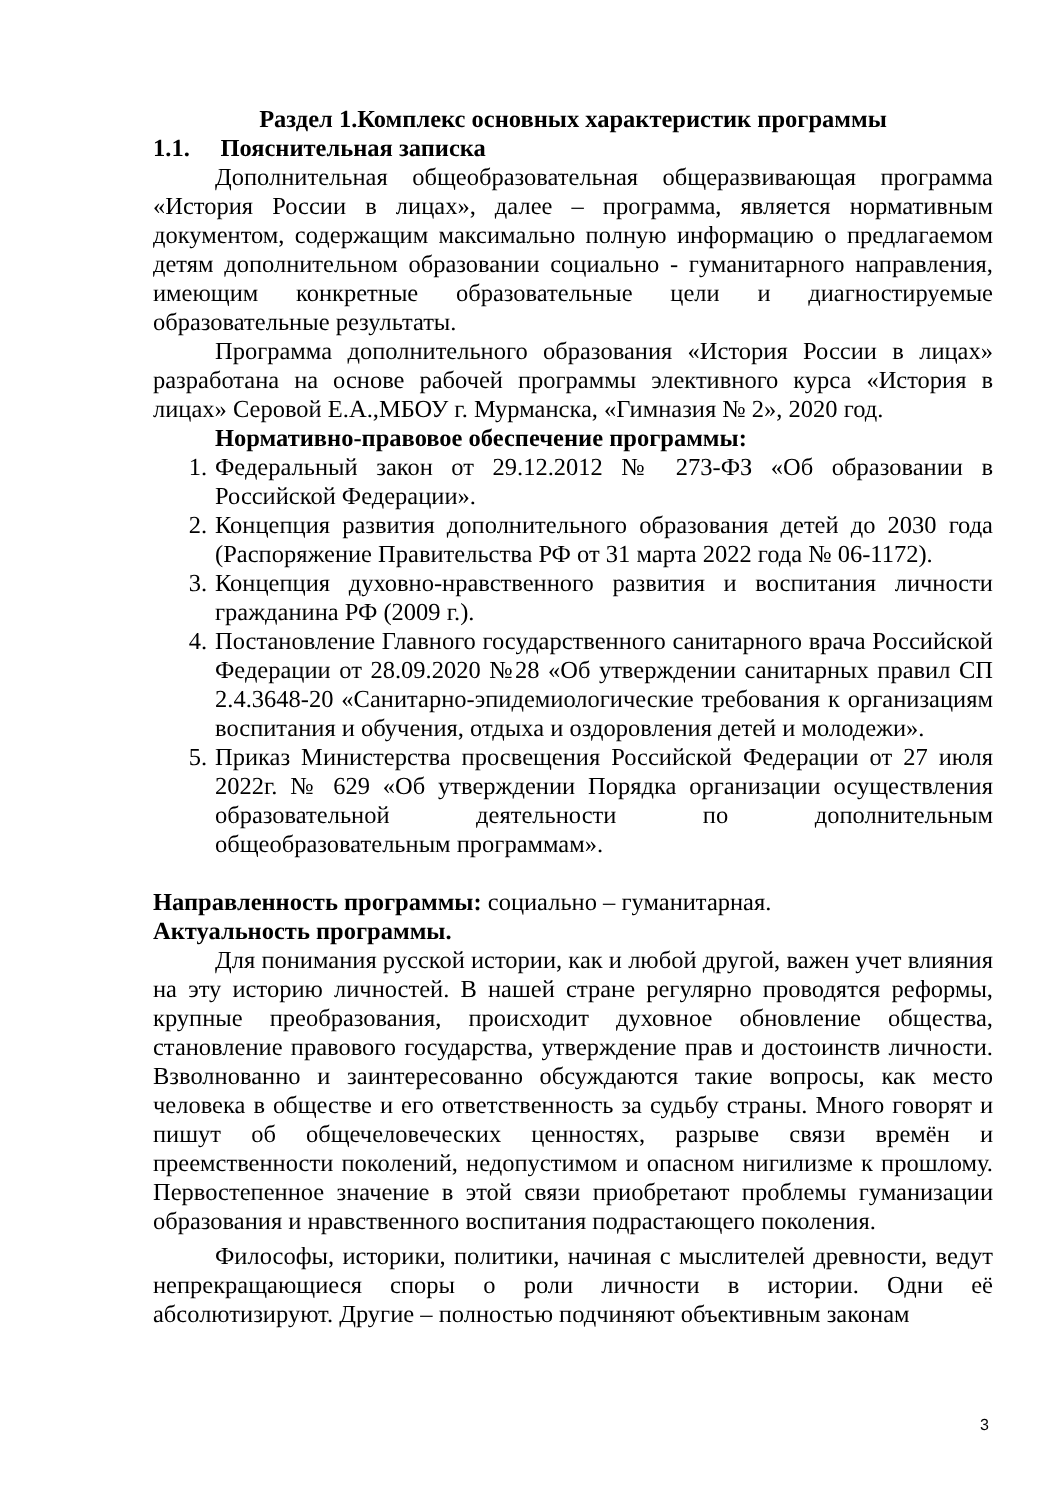Раздел 1.Комплекс основных характеристик программы
1.1. Пояснительная записка
Дополнительная общеобразовательная общеразвивающая программа «История России в лицах», далее – программа, является нормативным документом, содержащим максимально полную информацию о предлагаемом детям дополнительном образовании социально - гуманитарного направления, имеющим конкретные образовательные цели и диагностируемые образовательные результаты.
Программа дополнительного образования «История России в лицах» разработана на основе рабочей программы элективного курса «История в лицах» Серовой Е.А.,МБОУ г. Мурманска, «Гимназия № 2», 2020 год.
Нормативно-правовое обеспечение программы:
1. Федеральный закон от 29.12.2012 № 273-ФЗ «Об образовании в Российской Федерации».
2. Концепция развития дополнительного образования детей до 2030 года (Распоряжение Правительства РФ от 31 марта 2022 года № 06-1172).
3. Концепция духовно-нравственного развития и воспитания личности гражданина РФ (2009 г.).
4. Постановление Главного государственного санитарного врача Российской Федерации от 28.09.2020 №28 «Об утверждении санитарных правил СП 2.4.3648-20 «Санитарно-эпидемиологические требования к организациям воспитания и обучения, отдыха и оздоровления детей и молодежи».
5. Приказ Министерства просвещения Российской Федерации от 27 июля 2022г. № 629 «Об утверждении Порядка организации осуществления образовательной деятельности по дополнительным общеобразовательным программам».
Направленность программы: социально – гуманитарная.
Актуальность программы.
Для понимания русской истории, как и любой другой, важен учет влияния на эту историю личностей. В нашей стране регулярно проводятся реформы, крупные преобразования, происходит духовное обновление общества, становление правового государства, утверждение прав и достоинств личности. Взволнованно и заинтересованно обсуждаются такие вопросы, как место человека в обществе и его ответственность за судьбу страны. Много говорят и пишут об общечеловеческих ценностях, разрыве связи времён и преемственности поколений, недопустимом и опасном нигилизме к прошлому. Первостепенное значение в этой связи приобретают проблемы гуманизации образования и нравственного воспитания подрастающего поколения.
Философы, историки, политики, начиная с мыслителей древности, ведут непрекращающиеся споры о роли личности в истории. Одни её абсолютизируют. Другие – полностью подчиняют объективным законам
3